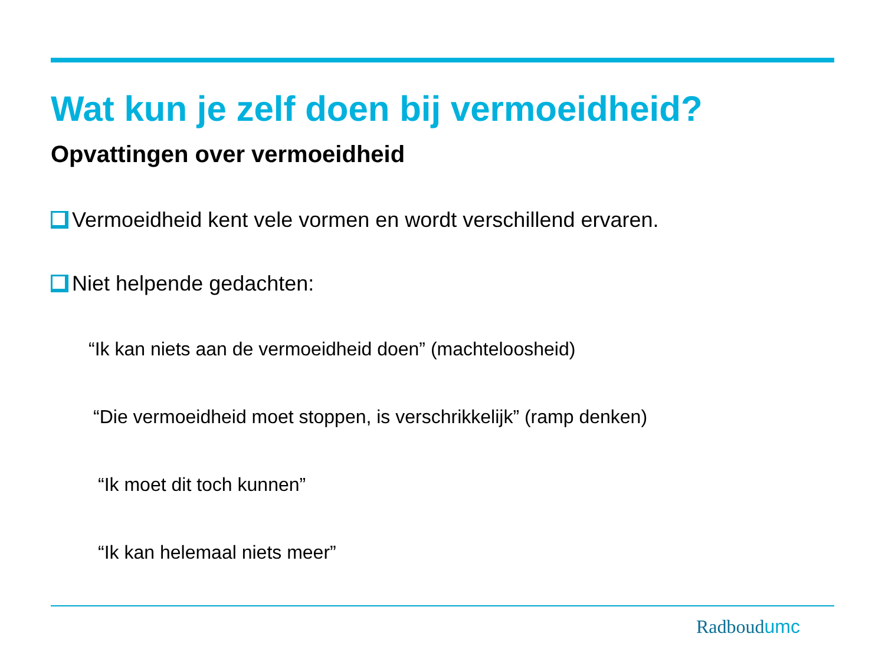Wat kun je zelf doen bij vermoeidheid?
Opvattingen over vermoeidheid
Vermoeidheid kent vele vormen en wordt verschillend ervaren.
Niet helpende gedachten:
“Ik kan niets aan de vermoeidheid doen” (machteloosheid)
“Die vermoeidheid moet stoppen, is verschrikkelijk” (ramp denken)
“Ik moet dit toch kunnen”
“Ik kan helemaal niets meer”
Radboudumc